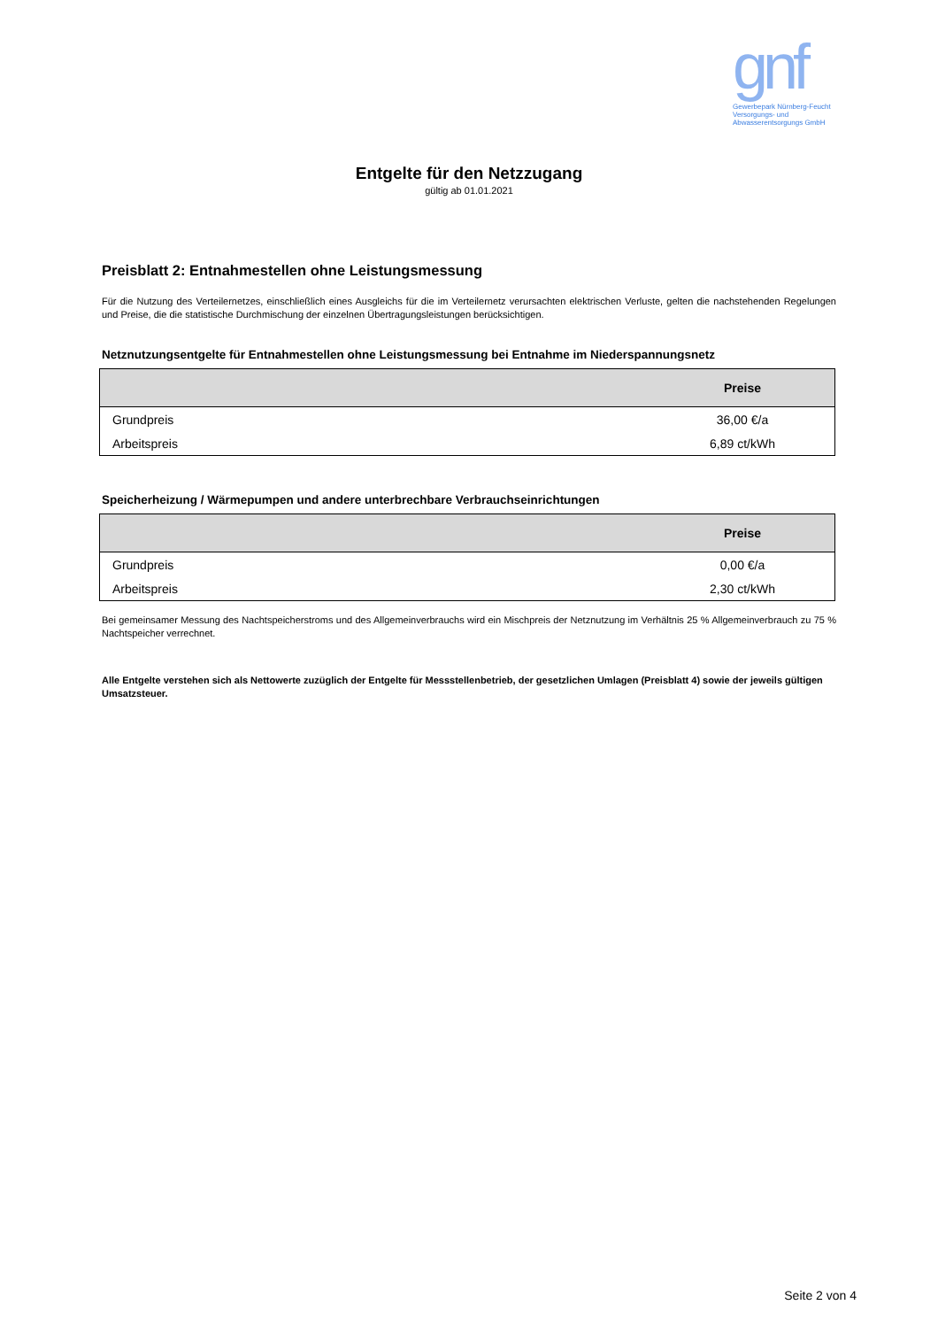gnf
Gewerbepark Nürnberg-Feucht
Versorgungs- und
Abwasserentsorgungs GmbH
Entgelte für den Netzzugang
gültig ab 01.01.2021
Preisblatt 2: Entnahmestellen ohne Leistungsmessung
Für die Nutzung des Verteilernetzes, einschließlich eines Ausgleichs für die im Verteilernetz verursachten elektrischen Verluste, gelten die nachstehenden Regelungen und Preise, die die statistische Durchmischung der einzelnen Übertragungsleistungen berücksichtigen.
Netznutzungsentgelte für Entnahmestellen ohne Leistungsmessung bei Entnahme im Niederspannungsnetz
| | Preise |
| --- | --- |
| Grundpreis | 36,00 €/a |
| Arbeitspreis | 6,89 ct/kWh |
Speicherheizung / Wärmepumpen und andere unterbrechbare Verbrauchseinrichtungen
| | Preise |
| --- | --- |
| Grundpreis | 0,00 €/a |
| Arbeitspreis | 2,30 ct/kWh |
Bei gemeinsamer Messung des Nachtspeicherstroms und des Allgemeinverbrauchs wird ein Mischpreis der Netznutzung im Verhältnis 25 % Allgemeinverbrauch zu 75 % Nachtspeicher verrechnet.
Alle Entgelte verstehen sich als Nettowerte zuzüglich der Entgelte für Messstellenbetrieb, der gesetzlichen Umlagen (Preisblatt 4) sowie der jeweils gültigen Umsatzsteuer.
Seite 2 von 4